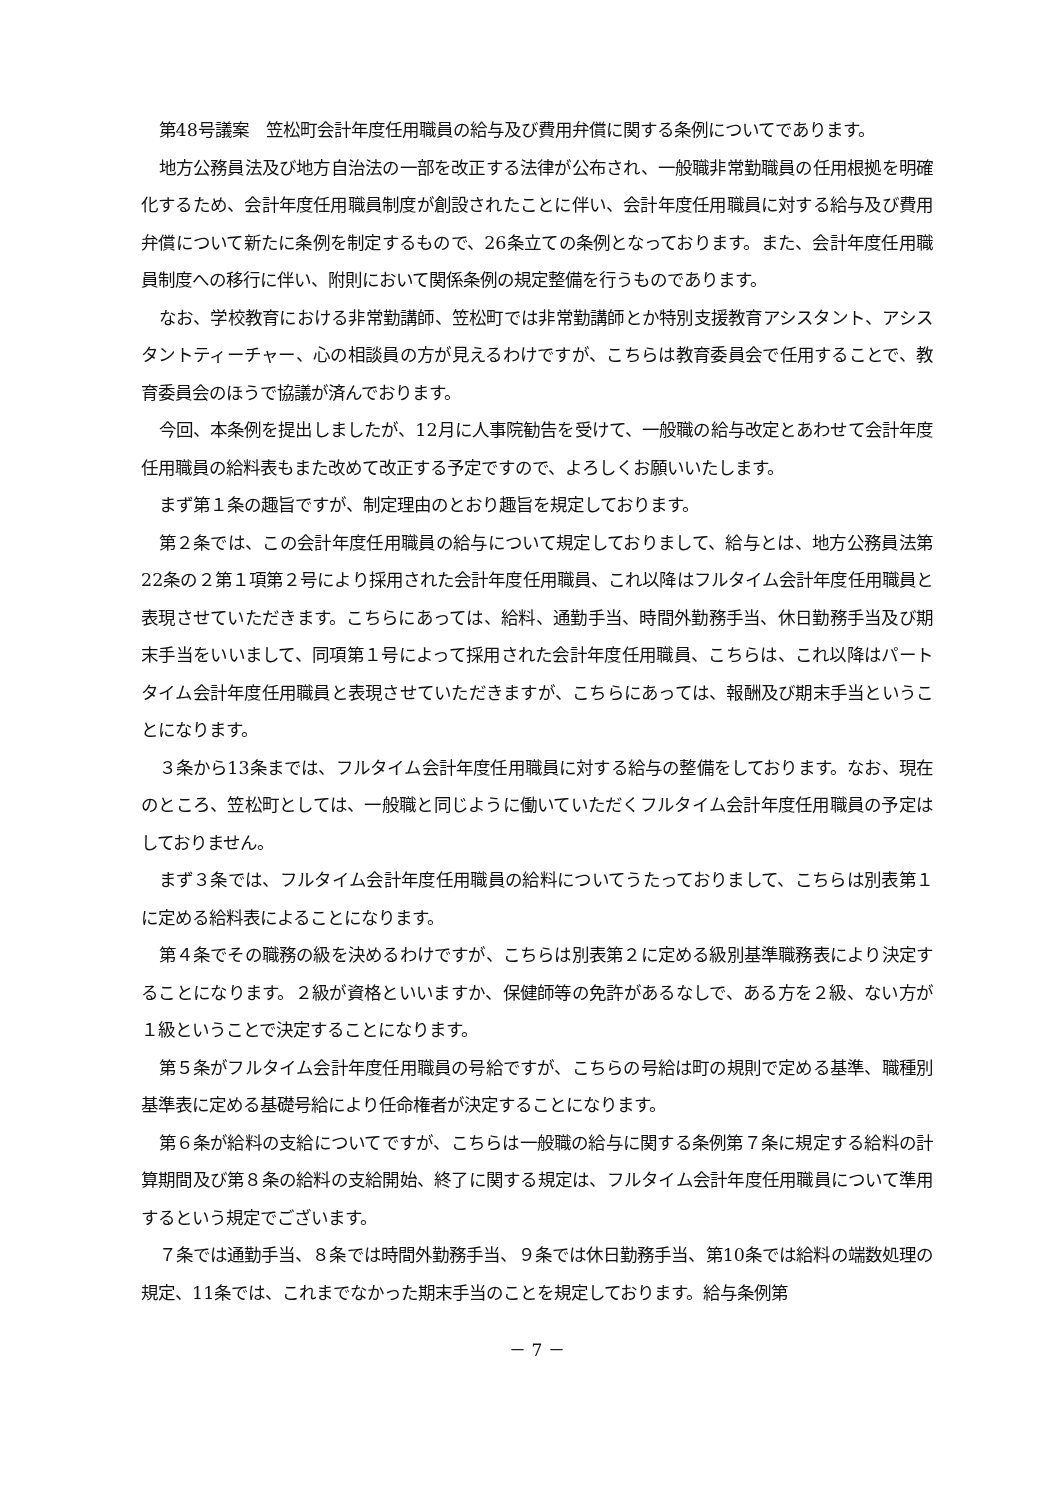第48号議案　笠松町会計年度任用職員の給与及び費用弁償に関する条例についてであります。
地方公務員法及び地方自治法の一部を改正する法律が公布され、一般職非常勤職員の任用根拠を明確化するため、会計年度任用職員制度が創設されたことに伴い、会計年度任用職員に対する給与及び費用弁償について新たに条例を制定するもので、26条立ての条例となっております。また、会計年度任用職員制度への移行に伴い、附則において関係条例の規定整備を行うものであります。
なお、学校教育における非常勤講師、笠松町では非常勤講師とか特別支援教育アシスタント、アシスタントティーチャー、心の相談員の方が見えるわけですが、こちらは教育委員会で任用することで、教育委員会のほうで協議が済んでおります。
今回、本条例を提出しましたが、12月に人事院勧告を受けて、一般職の給与改定とあわせて会計年度任用職員の給料表もまた改めて改正する予定ですので、よろしくお願いいたします。
まず第１条の趣旨ですが、制定理由のとおり趣旨を規定しております。
第２条では、この会計年度任用職員の給与について規定しておりまして、給与とは、地方公務員法第22条の２第１項第２号により採用された会計年度任用職員、これ以降はフルタイム会計年度任用職員と表現させていただきます。こちらにあっては、給料、通勤手当、時間外勤務手当、休日勤務手当及び期末手当をいいまして、同項第１号によって採用された会計年度任用職員、こちらは、これ以降はパートタイム会計年度任用職員と表現させていただきますが、こちらにあっては、報酬及び期末手当ということになります。
３条から13条までは、フルタイム会計年度任用職員に対する給与の整備をしております。なお、現在のところ、笠松町としては、一般職と同じように働いていただくフルタイム会計年度任用職員の予定はしておりません。
まず３条では、フルタイム会計年度任用職員の給料についてうたっておりまして、こちらは別表第１に定める給料表によることになります。
第４条でその職務の級を決めるわけですが、こちらは別表第２に定める級別基準職務表により決定することになります。２級が資格といいますか、保健師等の免許があるなしで、ある方を２級、ない方が１級ということで決定することになります。
第５条がフルタイム会計年度任用職員の号給ですが、こちらの号給は町の規則で定める基準、職種別基準表に定める基礎号給により任命権者が決定することになります。
第６条が給料の支給についてですが、こちらは一般職の給与に関する条例第７条に規定する給料の計算期間及び第８条の給料の支給開始、終了に関する規定は、フルタイム会計年度任用職員について準用するという規定でございます。
７条では通勤手当、８条では時間外勤務手当、９条では休日勤務手当、第10条では給料の端数処理の規定、11条では、これまでなかった期末手当のことを規定しております。給与条例第
－ 7 －